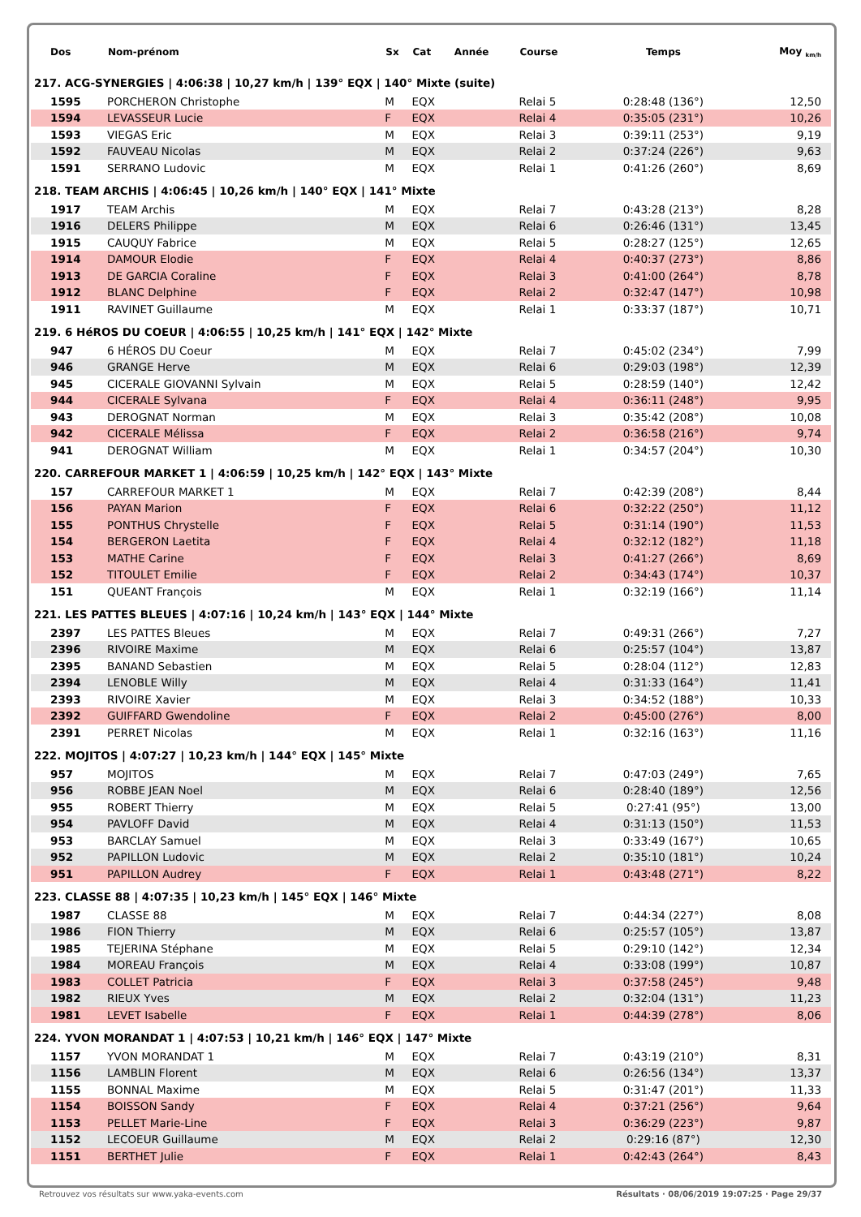| Dos | Nom-prénom | Sx | Cat | Année | Course | Temps | Moy <sub>km/h</sub> |
| --- | --- | --- | --- | --- | --- | --- | --- |
| 217. ACG-SYNERGIES / 4:06:38 / 10,27 km/h / 139° EQX / 140° Mixte (suite) | | | | | | | |
| 1595 | PORCHERON Christophe | M | EQX | | Relai 5 | 0:28:48 (136°) | 12,50 |
| 1594 | LEVASSEUR Lucie | F | EQX | | Relai 4 | 0:35:05 (231°) | 10,26 |
| 1593 | VIEGAS Eric | M | EQX | | Relai 3 | 0:39:11 (253°) | 9,19 |
| 1592 | FAUVEAU Nicolas | M | EQX | | Relai 2 | 0:37:24 (226°) | 9,63 |
| 1591 | SERRANO Ludovic | M | EQX | | Relai 1 | 0:41:26 (260°) | 8,69 |
| 218. TEAM ARCHIS / 4:06:45 / 10,26 km/h / 140° EQX / 141° Mixte | | | | | | | |
| 1917 | TEAM Archis | M | EQX | | Relai 7 | 0:43:28 (213°) | 8,28 |
| 1916 | DELERS Philippe | M | EQX | | Relai 6 | 0:26:46 (131°) | 13,45 |
| 1915 | CAUQUY Fabrice | M | EQX | | Relai 5 | 0:28:27 (125°) | 12,65 |
| 1914 | DAMOUR Elodie | F | EQX | | Relai 4 | 0:40:37 (273°) | 8,86 |
| 1913 | DE GARCIA Coraline | F | EQX | | Relai 3 | 0:41:00 (264°) | 8,78 |
| 1912 | BLANC Delphine | F | EQX | | Relai 2 | 0:32:47 (147°) | 10,98 |
| 1911 | RAVINET Guillaume | M | EQX | | Relai 1 | 0:33:37 (187°) | 10,71 |
| 219. 6 HéROS DU COEUR / 4:06:55 / 10,25 km/h / 141° EQX / 142° Mixte | | | | | | | |
| 947 | 6 HÉROS DU Coeur | M | EQX | | Relai 7 | 0:45:02 (234°) | 7,99 |
| 946 | GRANGE Herve | M | EQX | | Relai 6 | 0:29:03 (198°) | 12,39 |
| 945 | CICERALE GIOVANNI Sylvain | M | EQX | | Relai 5 | 0:28:59 (140°) | 12,42 |
| 944 | CICERALE Sylvana | F | EQX | | Relai 4 | 0:36:11 (248°) | 9,95 |
| 943 | DEROGNAT Norman | M | EQX | | Relai 3 | 0:35:42 (208°) | 10,08 |
| 942 | CICERALE Mélissa | F | EQX | | Relai 2 | 0:36:58 (216°) | 9,74 |
| 941 | DEROGNAT William | M | EQX | | Relai 1 | 0:34:57 (204°) | 10,30 |
| 220. CARREFOUR MARKET 1 / 4:06:59 / 10,25 km/h / 142° EQX / 143° Mixte | | | | | | | |
| 157 | CARREFOUR MARKET 1 | M | EQX | | Relai 7 | 0:42:39 (208°) | 8,44 |
| 156 | PAYAN Marion | F | EQX | | Relai 6 | 0:32:22 (250°) | 11,12 |
| 155 | PONTHUS Chrystelle | F | EQX | | Relai 5 | 0:31:14 (190°) | 11,53 |
| 154 | BERGERON Laetita | F | EQX | | Relai 4 | 0:32:12 (182°) | 11,18 |
| 153 | MATHE Carine | F | EQX | | Relai 3 | 0:41:27 (266°) | 8,69 |
| 152 | TITOULET Emilie | F | EQX | | Relai 2 | 0:34:43 (174°) | 10,37 |
| 151 | QUEANT François | M | EQX | | Relai 1 | 0:32:19 (166°) | 11,14 |
| 221. LES PATTES BLEUES / 4:07:16 / 10,24 km/h / 143° EQX / 144° Mixte | | | | | | | |
| 2397 | LES PATTES Bleues | M | EQX | | Relai 7 | 0:49:31 (266°) | 7,27 |
| 2396 | RIVOIRE Maxime | M | EQX | | Relai 6 | 0:25:57 (104°) | 13,87 |
| 2395 | BANAND Sebastien | M | EQX | | Relai 5 | 0:28:04 (112°) | 12,83 |
| 2394 | LENOBLE Willy | M | EQX | | Relai 4 | 0:31:33 (164°) | 11,41 |
| 2393 | RIVOIRE Xavier | M | EQX | | Relai 3 | 0:34:52 (188°) | 10,33 |
| 2392 | GUIFFARD Gwendoline | F | EQX | | Relai 2 | 0:45:00 (276°) | 8,00 |
| 2391 | PERRET Nicolas | M | EQX | | Relai 1 | 0:32:16 (163°) | 11,16 |
| 222. MOJITOS / 4:07:27 / 10,23 km/h / 144° EQX / 145° Mixte | | | | | | | |
| 957 | MOJITOS | M | EQX | | Relai 7 | 0:47:03 (249°) | 7,65 |
| 956 | ROBBE JEAN Noel | M | EQX | | Relai 6 | 0:28:40 (189°) | 12,56 |
| 955 | ROBERT Thierry | M | EQX | | Relai 5 | 0:27:41 (95°) | 13,00 |
| 954 | PAVLOFF David | M | EQX | | Relai 4 | 0:31:13 (150°) | 11,53 |
| 953 | BARCLAY Samuel | M | EQX | | Relai 3 | 0:33:49 (167°) | 10,65 |
| 952 | PAPILLON Ludovic | M | EQX | | Relai 2 | 0:35:10 (181°) | 10,24 |
| 951 | PAPILLON Audrey | F | EQX | | Relai 1 | 0:43:48 (271°) | 8,22 |
| 223. CLASSE 88 / 4:07:35 / 10,23 km/h / 145° EQX / 146° Mixte | | | | | | | |
| 1987 | CLASSE 88 | M | EQX | | Relai 7 | 0:44:34 (227°) | 8,08 |
| 1986 | FION Thierry | M | EQX | | Relai 6 | 0:25:57 (105°) | 13,87 |
| 1985 | TEJERINA Stéphane | M | EQX | | Relai 5 | 0:29:10 (142°) | 12,34 |
| 1984 | MOREAU François | M | EQX | | Relai 4 | 0:33:08 (199°) | 10,87 |
| 1983 | COLLET Patricia | F | EQX | | Relai 3 | 0:37:58 (245°) | 9,48 |
| 1982 | RIEUX Yves | M | EQX | | Relai 2 | 0:32:04 (131°) | 11,23 |
| 1981 | LEVET Isabelle | F | EQX | | Relai 1 | 0:44:39 (278°) | 8,06 |
| 224. YVON MORANDAT 1 / 4:07:53 / 10,21 km/h / 146° EQX / 147° Mixte | | | | | | | |
| 1157 | YVON MORANDAT 1 | M | EQX | | Relai 7 | 0:43:19 (210°) | 8,31 |
| 1156 | LAMBLIN Florent | M | EQX | | Relai 6 | 0:26:56 (134°) | 13,37 |
| 1155 | BONNAL Maxime | M | EQX | | Relai 5 | 0:31:47 (201°) | 11,33 |
| 1154 | BOISSON Sandy | F | EQX | | Relai 4 | 0:37:21 (256°) | 9,64 |
| 1153 | PELLET Marie-Line | F | EQX | | Relai 3 | 0:36:29 (223°) | 9,87 |
| 1152 | LECOEUR Guillaume | M | EQX | | Relai 2 | 0:29:16 (87°) | 12,30 |
| 1151 | BERTHET Julie | F | EQX | | Relai 1 | 0:42:43 (264°) | 8,43 |
Retrouvez vos résultats sur www.yaka-events.com Résultats · 08/06/2019 19:07:25 · Page 29/37